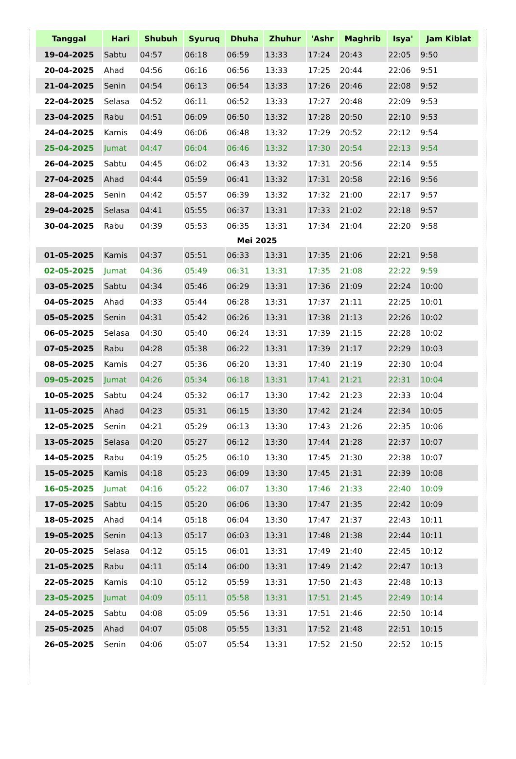| Tanggal | Hari | Shubuh | Syuruq | Dhuha | Zhuhur | 'Ashr | Maghrib | Isya' | Jam Kiblat |
| --- | --- | --- | --- | --- | --- | --- | --- | --- | --- |
| 19-04-2025 | Sabtu | 04:57 | 06:18 | 06:59 | 13:33 | 17:24 | 20:43 | 22:05 | 9:50 |
| 20-04-2025 | Ahad | 04:56 | 06:16 | 06:56 | 13:33 | 17:25 | 20:44 | 22:06 | 9:51 |
| 21-04-2025 | Senin | 04:54 | 06:13 | 06:54 | 13:33 | 17:26 | 20:46 | 22:08 | 9:52 |
| 22-04-2025 | Selasa | 04:52 | 06:11 | 06:52 | 13:33 | 17:27 | 20:48 | 22:09 | 9:53 |
| 23-04-2025 | Rabu | 04:51 | 06:09 | 06:50 | 13:32 | 17:28 | 20:50 | 22:10 | 9:53 |
| 24-04-2025 | Kamis | 04:49 | 06:06 | 06:48 | 13:32 | 17:29 | 20:52 | 22:12 | 9:54 |
| 25-04-2025 | Jumat | 04:47 | 06:04 | 06:46 | 13:32 | 17:30 | 20:54 | 22:13 | 9:54 |
| 26-04-2025 | Sabtu | 04:45 | 06:02 | 06:43 | 13:32 | 17:31 | 20:56 | 22:14 | 9:55 |
| 27-04-2025 | Ahad | 04:44 | 05:59 | 06:41 | 13:32 | 17:31 | 20:58 | 22:16 | 9:56 |
| 28-04-2025 | Senin | 04:42 | 05:57 | 06:39 | 13:32 | 17:32 | 21:00 | 22:17 | 9:57 |
| 29-04-2025 | Selasa | 04:41 | 05:55 | 06:37 | 13:31 | 17:33 | 21:02 | 22:18 | 9:57 |
| 30-04-2025 | Rabu | 04:39 | 05:53 | 06:35 | 13:31 | 17:34 | 21:04 | 22:20 | 9:58 |
| Mei 2025 | | | | | | | | | |
| 01-05-2025 | Kamis | 04:37 | 05:51 | 06:33 | 13:31 | 17:35 | 21:06 | 22:21 | 9:58 |
| 02-05-2025 | Jumat | 04:36 | 05:49 | 06:31 | 13:31 | 17:35 | 21:08 | 22:22 | 9:59 |
| 03-05-2025 | Sabtu | 04:34 | 05:46 | 06:29 | 13:31 | 17:36 | 21:09 | 22:24 | 10:00 |
| 04-05-2025 | Ahad | 04:33 | 05:44 | 06:28 | 13:31 | 17:37 | 21:11 | 22:25 | 10:01 |
| 05-05-2025 | Senin | 04:31 | 05:42 | 06:26 | 13:31 | 17:38 | 21:13 | 22:26 | 10:02 |
| 06-05-2025 | Selasa | 04:30 | 05:40 | 06:24 | 13:31 | 17:39 | 21:15 | 22:28 | 10:02 |
| 07-05-2025 | Rabu | 04:28 | 05:38 | 06:22 | 13:31 | 17:39 | 21:17 | 22:29 | 10:03 |
| 08-05-2025 | Kamis | 04:27 | 05:36 | 06:20 | 13:31 | 17:40 | 21:19 | 22:30 | 10:04 |
| 09-05-2025 | Jumat | 04:26 | 05:34 | 06:18 | 13:31 | 17:41 | 21:21 | 22:31 | 10:04 |
| 10-05-2025 | Sabtu | 04:24 | 05:32 | 06:17 | 13:30 | 17:42 | 21:23 | 22:33 | 10:04 |
| 11-05-2025 | Ahad | 04:23 | 05:31 | 06:15 | 13:30 | 17:42 | 21:24 | 22:34 | 10:05 |
| 12-05-2025 | Senin | 04:21 | 05:29 | 06:13 | 13:30 | 17:43 | 21:26 | 22:35 | 10:06 |
| 13-05-2025 | Selasa | 04:20 | 05:27 | 06:12 | 13:30 | 17:44 | 21:28 | 22:37 | 10:07 |
| 14-05-2025 | Rabu | 04:19 | 05:25 | 06:10 | 13:30 | 17:45 | 21:30 | 22:38 | 10:07 |
| 15-05-2025 | Kamis | 04:18 | 05:23 | 06:09 | 13:30 | 17:45 | 21:31 | 22:39 | 10:08 |
| 16-05-2025 | Jumat | 04:16 | 05:22 | 06:07 | 13:30 | 17:46 | 21:33 | 22:40 | 10:09 |
| 17-05-2025 | Sabtu | 04:15 | 05:20 | 06:06 | 13:30 | 17:47 | 21:35 | 22:42 | 10:09 |
| 18-05-2025 | Ahad | 04:14 | 05:18 | 06:04 | 13:30 | 17:47 | 21:37 | 22:43 | 10:11 |
| 19-05-2025 | Senin | 04:13 | 05:17 | 06:03 | 13:31 | 17:48 | 21:38 | 22:44 | 10:11 |
| 20-05-2025 | Selasa | 04:12 | 05:15 | 06:01 | 13:31 | 17:49 | 21:40 | 22:45 | 10:12 |
| 21-05-2025 | Rabu | 04:11 | 05:14 | 06:00 | 13:31 | 17:49 | 21:42 | 22:47 | 10:13 |
| 22-05-2025 | Kamis | 04:10 | 05:12 | 05:59 | 13:31 | 17:50 | 21:43 | 22:48 | 10:13 |
| 23-05-2025 | Jumat | 04:09 | 05:11 | 05:58 | 13:31 | 17:51 | 21:45 | 22:49 | 10:14 |
| 24-05-2025 | Sabtu | 04:08 | 05:09 | 05:56 | 13:31 | 17:51 | 21:46 | 22:50 | 10:14 |
| 25-05-2025 | Ahad | 04:07 | 05:08 | 05:55 | 13:31 | 17:52 | 21:48 | 22:51 | 10:15 |
| 26-05-2025 | Senin | 04:06 | 05:07 | 05:54 | 13:31 | 17:52 | 21:50 | 22:52 | 10:15 |